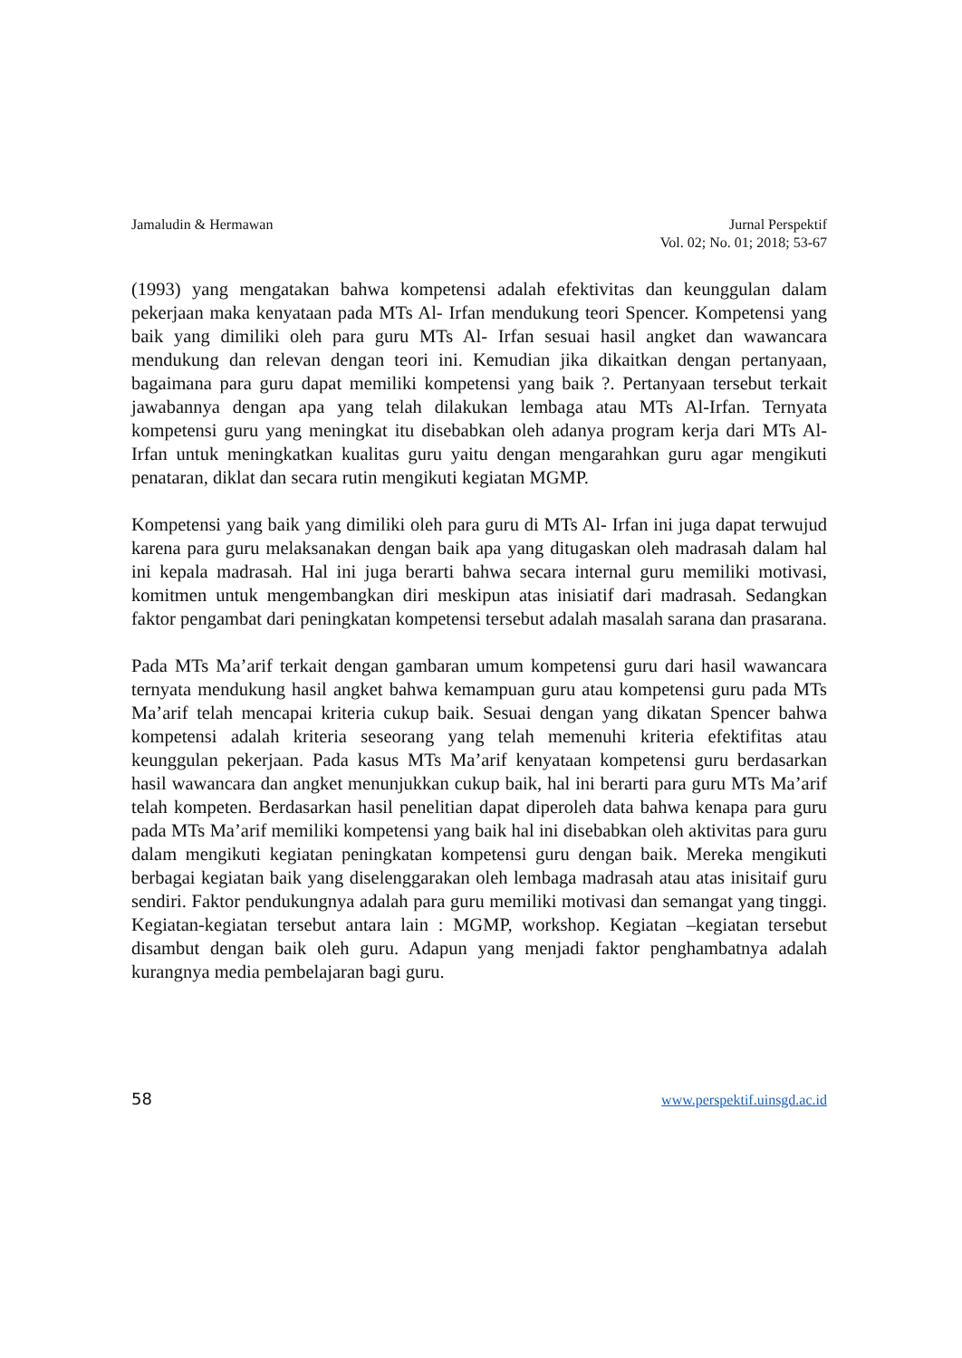Jamaludin & Hermawan Jurnal Perspektif
Vol. 02; No. 01; 2018; 53-67
(1993) yang mengatakan bahwa kompetensi adalah efektivitas dan keunggulan dalam pekerjaan maka kenyataan pada MTs Al- Irfan mendukung teori Spencer. Kompetensi yang baik yang dimiliki oleh para guru MTs Al- Irfan sesuai hasil angket dan wawancara mendukung dan relevan dengan teori ini. Kemudian jika dikaitkan dengan pertanyaan, bagaimana para guru dapat memiliki kompetensi yang baik ?. Pertanyaan tersebut terkait jawabannya dengan apa yang telah dilakukan lembaga atau MTs Al-Irfan. Ternyata kompetensi guru yang meningkat itu disebabkan oleh adanya program kerja dari MTs Al- Irfan untuk meningkatkan kualitas guru yaitu dengan mengarahkan guru agar mengikuti penataran, diklat dan secara rutin mengikuti kegiatan MGMP.
Kompetensi yang baik yang dimiliki oleh para guru di MTs Al- Irfan ini juga dapat terwujud karena para guru melaksanakan dengan baik apa yang ditugaskan oleh madrasah dalam hal ini kepala madrasah. Hal ini juga berarti bahwa secara internal guru memiliki motivasi, komitmen untuk mengembangkan diri meskipun atas inisiatif dari madrasah. Sedangkan faktor pengambat dari peningkatan kompetensi tersebut adalah masalah sarana dan prasarana.
Pada MTs Ma’arif terkait dengan gambaran umum kompetensi guru dari hasil wawancara ternyata mendukung hasil angket bahwa kemampuan guru atau kompetensi guru pada MTs Ma’arif telah mencapai kriteria cukup baik. Sesuai dengan yang dikatan Spencer bahwa kompetensi adalah kriteria seseorang yang telah memenuhi kriteria efektifitas atau keunggulan pekerjaan. Pada kasus MTs Ma’arif kenyataan kompetensi guru berdasarkan hasil wawancara dan angket menunjukkan cukup baik, hal ini berarti para guru MTs Ma’arif telah kompeten. Berdasarkan hasil penelitian dapat diperoleh data bahwa kenapa para guru pada MTs Ma’arif memiliki kompetensi yang baik hal ini disebabkan oleh aktivitas para guru dalam mengikuti kegiatan peningkatan kompetensi guru dengan baik. Mereka mengikuti berbagai kegiatan baik yang diselenggarakan oleh lembaga madrasah atau atas inisitaif guru sendiri. Faktor pendukungnya adalah para guru memiliki motivasi dan semangat yang tinggi. Kegiatan-kegiatan tersebut antara lain : MGMP, workshop. Kegiatan –kegiatan tersebut disambut dengan baik oleh guru. Adapun yang menjadi faktor penghambatnya adalah kurangnya media pembelajaran bagi guru.
58 www.perspektif.uinsgd.ac.id